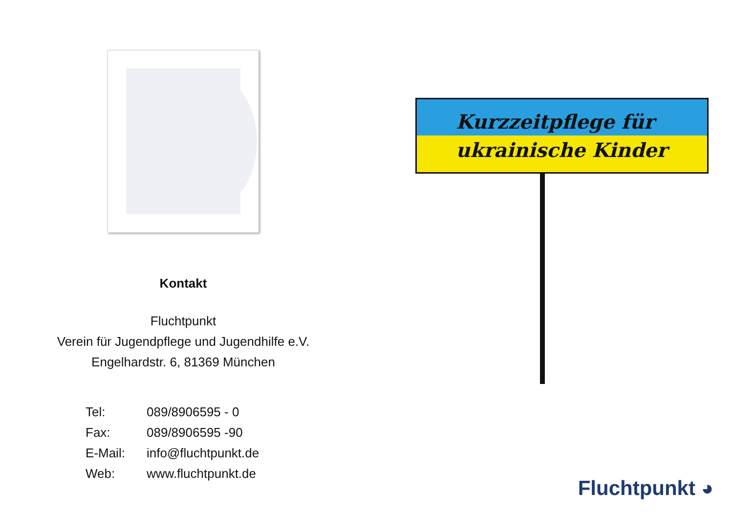Kontakt
Fluchtpunkt
Verein für Jugendpflege und Jugendhilfe e.V.
Engelhardstr. 6, 81369 München
Tel: 089/8906595 - 0
Fax: 089/8906595 -90
E-Mail: info@fluchtpunkt.de
Web: www.fluchtpunkt.de
Kurzzeitpflege für
ukrainische Kinder
Fluchtpunkt ◕